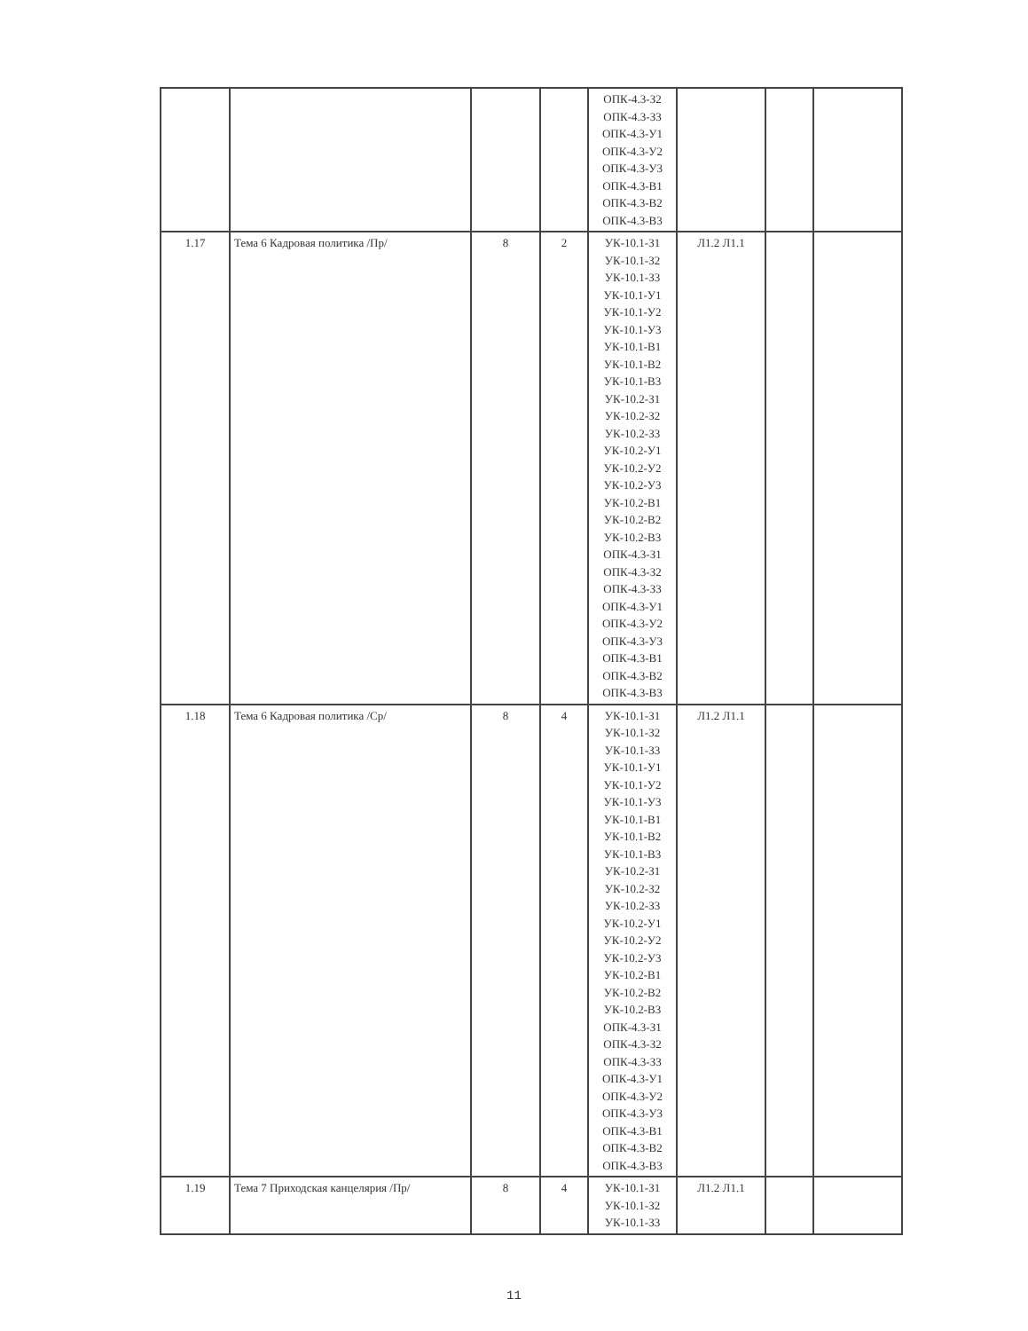| | | | | ОПК-4.3-З2 ОПК-4.3-З3 ОПК-4.3-У1 ОПК-4.3-У2 ОПК-4.3-У3 ОПК-4.3-В1 ОПК-4.3-В2 ОПК-4.3-В3 | | | |
| 1.17 | Тема 6 Кадровая политика /Пр/ | 8 | 2 | УК-10.1-З1 УК-10.1-З2 УК-10.1-З3 УК-10.1-У1 УК-10.1-У2 УК-10.1-У3 УК-10.1-В1 УК-10.1-В2 УК-10.1-В3 УК-10.2-З1 УК-10.2-З2 УК-10.2-З3 УК-10.2-У1 УК-10.2-У2 УК-10.2-У3 УК-10.2-В1 УК-10.2-В2 УК-10.2-В3 ОПК-4.3-З1 ОПК-4.3-З2 ОПК-4.3-З3 ОПК-4.3-У1 ОПК-4.3-У2 ОПК-4.3-У3 ОПК-4.3-В1 ОПК-4.3-В2 ОПК-4.3-В3 | Л1.2 Л1.1 | | |
| 1.18 | Тема 6 Кадровая политика /Ср/ | 8 | 4 | УК-10.1-З1 УК-10.1-З2 УК-10.1-З3 УК-10.1-У1 УК-10.1-У2 УК-10.1-У3 УК-10.1-В1 УК-10.1-В2 УК-10.1-В3 УК-10.2-З1 УК-10.2-З2 УК-10.2-З3 УК-10.2-У1 УК-10.2-У2 УК-10.2-У3 УК-10.2-В1 УК-10.2-В2 УК-10.2-В3 ОПК-4.3-З1 ОПК-4.3-З2 ОПК-4.3-З3 ОПК-4.3-У1 ОПК-4.3-У2 ОПК-4.3-У3 ОПК-4.3-В1 ОПК-4.3-В2 ОПК-4.3-В3 | Л1.2 Л1.1 | | |
| 1.19 | Тема 7 Приходская канцелярия /Пр/ | 8 | 4 | УК-10.1-З1 УК-10.1-З2 УК-10.1-З3 | Л1.2 Л1.1 | | |
11